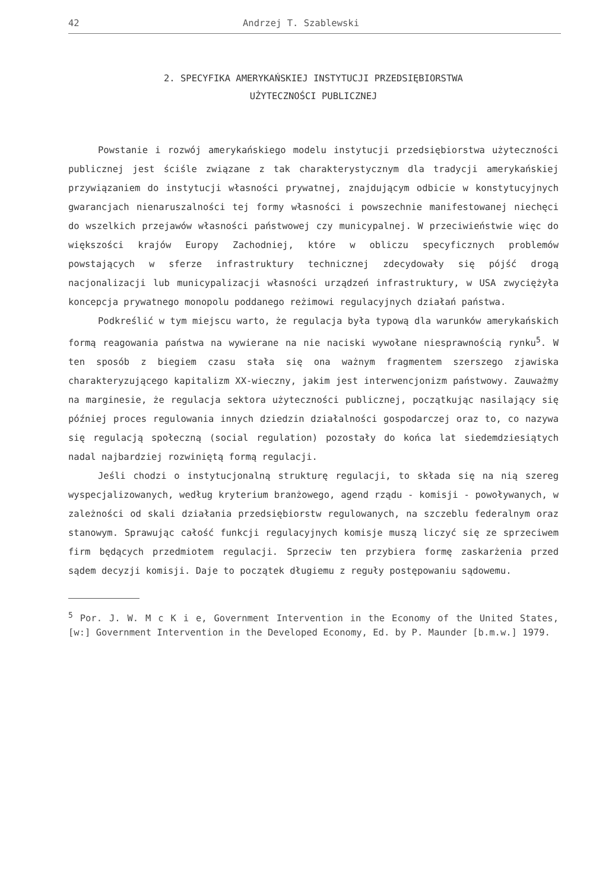42 Andrzej T. Szablewski
2. SPECYFIKA AMERYKAŃSKIEJ INSTYTUCJI PRZEDSIĘBIORSTWA
UŻYTECZNOŚCI PUBLICZNEJ
Powstanie i rozwój amerykańskiego modelu instytucji przedsiębiorstwa użyteczności publicznej jest ściśle związane z tak charakterystycznym dla tradycji amerykańskiej przywiązaniem do instytucji własności prywatnej, znajdującym odbicie w konstytucyjnych gwarancjach nienaruszalności tej formy własności i powszechnie manifestowanej niechęci do wszelkich przejawów własności państwowej czy municypalnej. W przeciwieństwie więc do większości krajów Europy Zachodniej, które w obliczu specyficznych problemów powstających w sferze infrastruktury technicznej zdecydowały się pójść drogą nacjonalizacji lub municypalizacji własności urządzeń infrastruktury, w USA zwyciężyła koncepcja prywatnego monopolu poddanego reżimowi regulacyjnych działań państwa.
Podkreślić w tym miejscu warto, że regulacja była typową dla warunków amerykańskich formą reagowania państwa na wywierane na nie naciski wywołane niesprawnością rynku<sup>5</sup>. W ten sposób z biegiem czasu stała się ona ważnym fragmentem szerszego zjawiska charakteryzującego kapitalizm XX-wieczny, jakim jest interwencjonizm państwowy. Zauważmy na marginesie, że regulacja sektora użyteczności publicznej, początkując nasilający się później proces regulowania innych dziedzin działalności gospodarczej oraz to, co nazywa się regulacją społeczną (social regulation) pozostały do końca lat siedemdziesiątych nadal najbardziej rozwiniętą formą regulacji.
Jeśli chodzi o instytucjonalną strukturę regulacji, to składa się na nią szereg wyspecjalizowanych, według kryterium branżowego, agend rządu - komisji - powoływanych, w zależności od skali działania przedsiębiorstw regulowanych, na szczeblu federalnym oraz stanowym. Sprawując całość funkcji regulacyjnych komisje muszą liczyć się ze sprzeciwem firm będących przedmiotem regulacji. Sprzeciw ten przybiera formę zaskarżenia przed sądem decyzji komisji. Daje to początek długiemu z reguły postępowaniu sądowemu.
<sup>5</sup> Por. J. W. M c K i e, Government Intervention in the Economy of the United States, [w:] Government Intervention in the Developed Economy, Ed. by P. Maunder [b.m.w.] 1979.